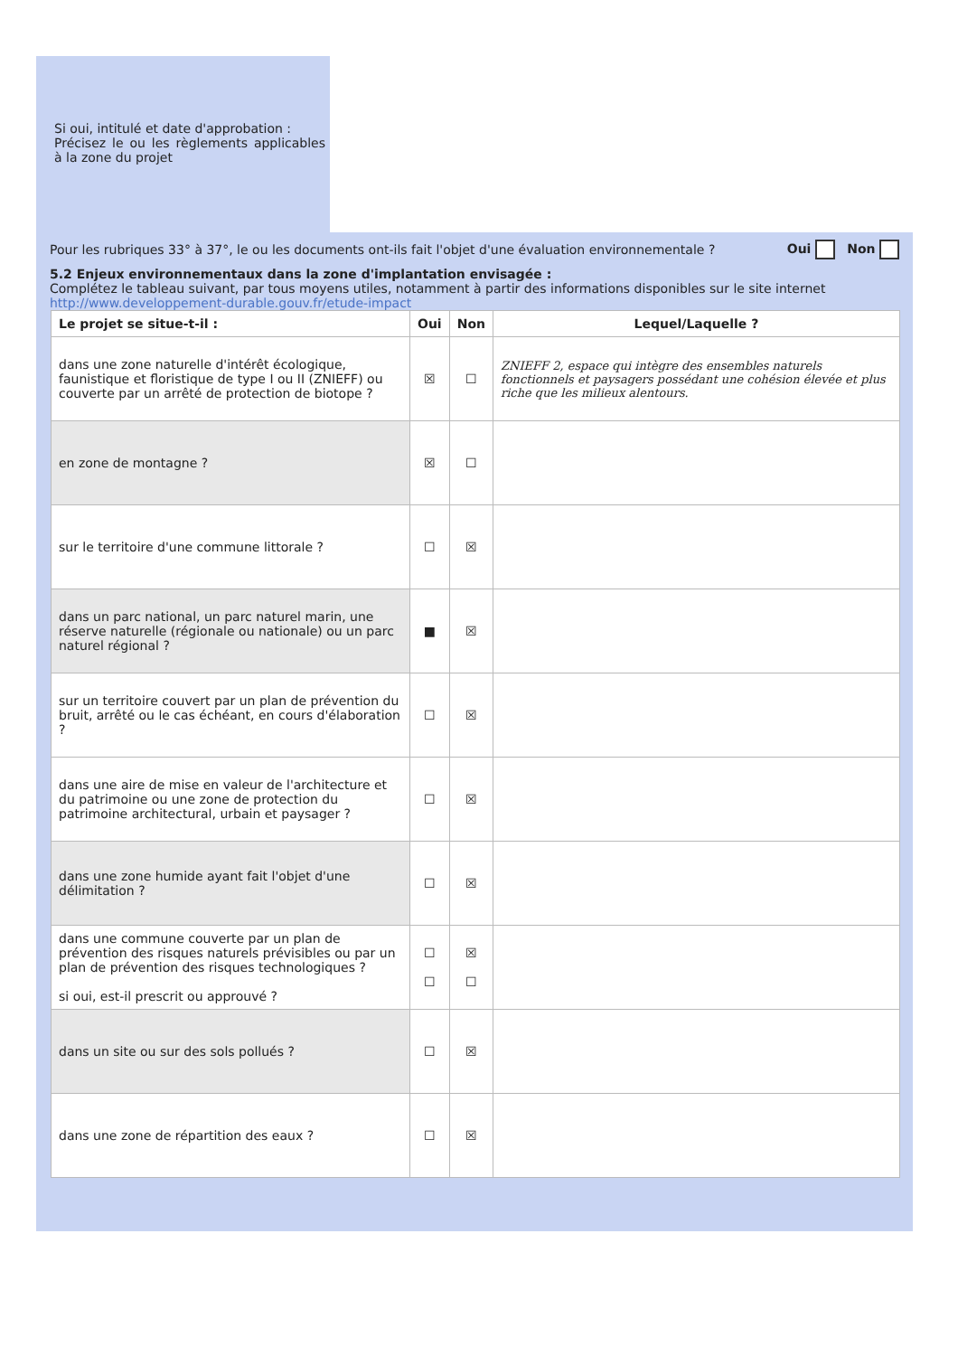Si oui, intitulé et date d'approbation :
Précisez le ou les règlements applicables à la zone du projet
Pour les rubriques 33° à 37°, le ou les documents ont-ils fait l'objet d'une évaluation environnementale ?
Oui Non
5.2 Enjeux environnementaux dans la zone d'implantation envisagée :
Complétez le tableau suivant, par tous moyens utiles, notamment à partir des informations disponibles sur le site internet http://www.developpement-durable.gouv.fr/etude-impact
| Le projet se situe-t-il : | Oui | Non | Lequel/Laquelle ? |
| --- | --- | --- | --- |
| dans une zone naturelle d'intérêt écologique, faunistique et floristique de type I ou II (ZNIEFF) ou couverte par un arrêté de protection de biotope ? | ☒ | ☐ | ZNIEFF 2, espace qui intègre des ensembles naturels fonctionnels et paysagers possédant une cohésion élevée et plus riche que les milieux alentours. |
| en zone de montagne ? | ☒ | ☐ | |
| sur le territoire d'une commune littorale ? | ☐ | ☒ | |
| dans un parc national, un parc naturel marin, une réserve naturelle (régionale ou nationale) ou un parc naturel régional ? | ■ | ☒ | |
| sur un territoire couvert par un plan de prévention du bruit, arrêté ou le cas échéant, en cours d'élaboration ? | ☐ | ☒ | |
| dans une aire de mise en valeur de l'architecture et du patrimoine ou une zone de protection du patrimoine architectural, urbain et paysager ? | ☐ | ☒ | |
| dans une zone humide ayant fait l'objet d'une délimitation ? | ☐ | ☒ | |
| dans une commune couverte par un plan de prévention des risques naturels prévisibles ou par un plan de prévention des risques technologiques ? si oui, est-il prescrit ou approuvé ? | ☐ ☐ | ☒ ☐ | |
| dans un site ou sur des sols pollués ? | ☐ | ☒ | |
| dans une zone de répartition des eaux ? | ☐ | ☒ | |